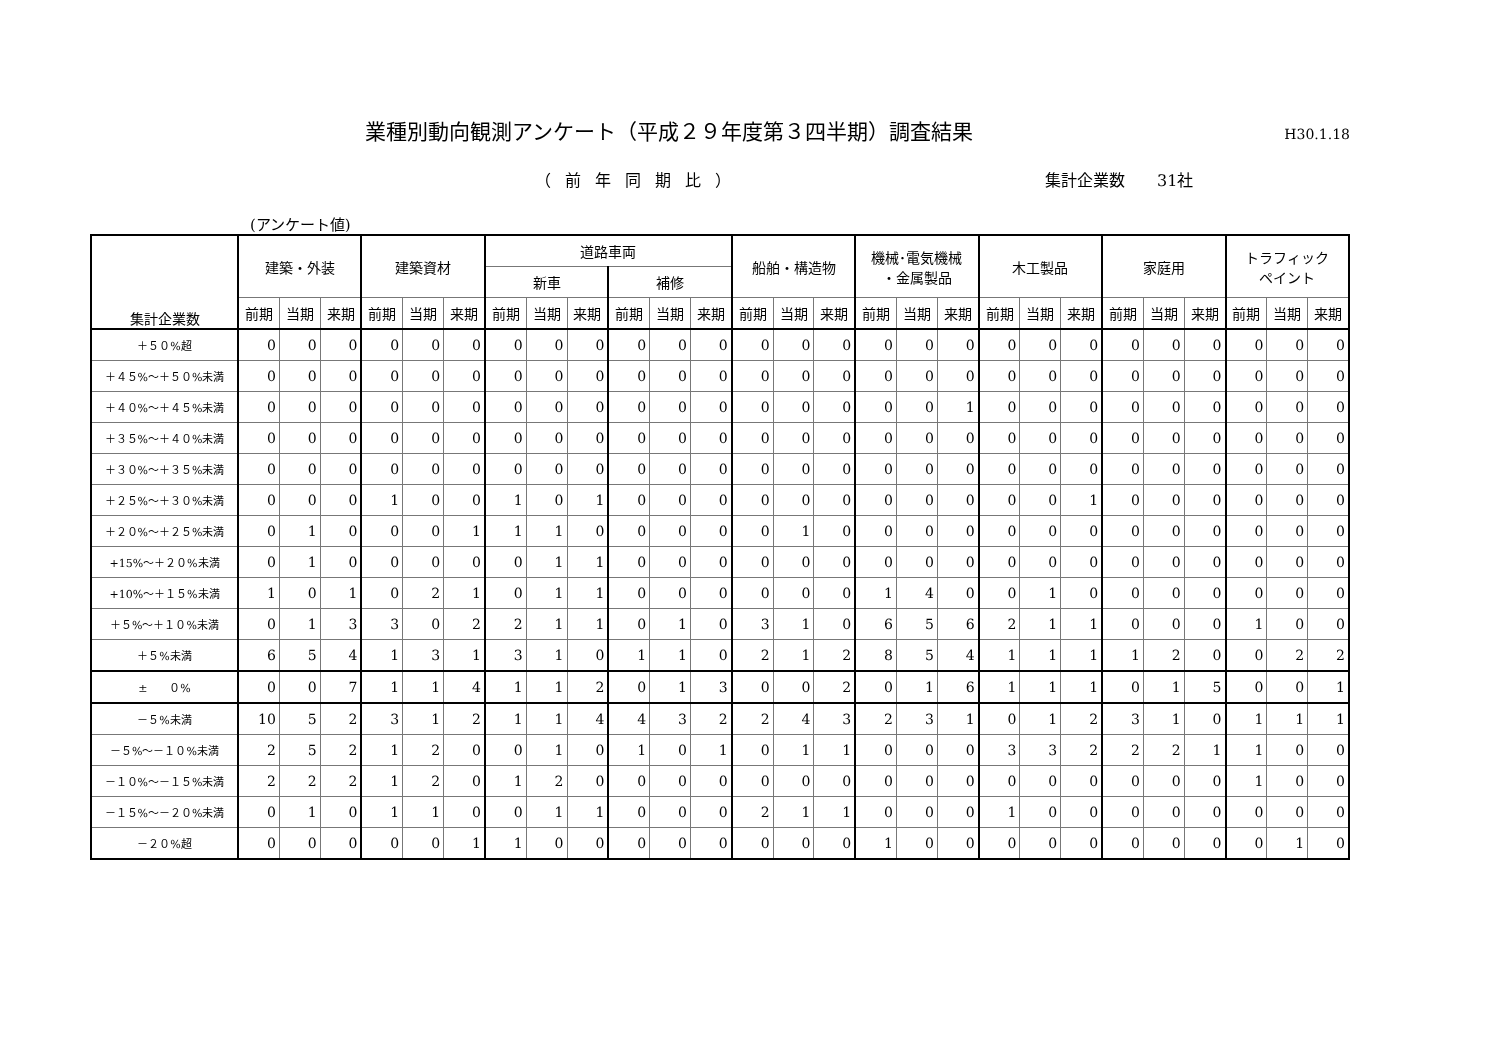業種別動向観測アンケート（平成２９年度第３四半期）調査結果
H30.1.18
（前年同期比） 集計企業数　　31社
(アンケート値)
| 集計企業数 | 建築・外装 | | | 建築資材 | | | 道路車両 | | | | | | 船舶・構造物 | | | 機械･電気機械 ・金属製品 | | | 木工製品 | | | 家庭用 | | | トラフィック ペイント | | |
| --- | --- | --- | --- | --- | --- | --- | --- | --- | --- | --- | --- | --- | --- | --- | --- | --- | --- | --- | --- | --- | --- | --- | --- | --- | --- | --- | --- |
| | | | | | | | 新車 | | | 補修 | | | | | | | | | | | | | | | | | |
| | 前期 | 当期 | 来期 | 前期 | 当期 | 来期 | 前期 | 当期 | 来期 | 前期 | 当期 | 来期 | 前期 | 当期 | 来期 | 前期 | 当期 | 来期 | 前期 | 当期 | 来期 | 前期 | 当期 | 来期 | 前期 | 当期 | 来期 |
| ＋５０%超 | 0 | 0 | 0 | 0 | 0 | 0 | 0 | 0 | 0 | 0 | 0 | 0 | 0 | 0 | 0 | 0 | 0 | 0 | 0 | 0 | 0 | 0 | 0 | 0 | 0 | 0 | 0 |
| ＋４５%～＋５０%未満 | 0 | 0 | 0 | 0 | 0 | 0 | 0 | 0 | 0 | 0 | 0 | 0 | 0 | 0 | 0 | 0 | 0 | 0 | 0 | 0 | 0 | 0 | 0 | 0 | 0 | 0 | 0 |
| ＋４０%～＋４５%未満 | 0 | 0 | 0 | 0 | 0 | 0 | 0 | 0 | 0 | 0 | 0 | 0 | 0 | 0 | 0 | 0 | 0 | 1 | 0 | 0 | 0 | 0 | 0 | 0 | 0 | 0 | 0 |
| ＋３５%～＋４０%未満 | 0 | 0 | 0 | 0 | 0 | 0 | 0 | 0 | 0 | 0 | 0 | 0 | 0 | 0 | 0 | 0 | 0 | 0 | 0 | 0 | 0 | 0 | 0 | 0 | 0 | 0 | 0 |
| ＋３０%～＋３５%未満 | 0 | 0 | 0 | 0 | 0 | 0 | 0 | 0 | 0 | 0 | 0 | 0 | 0 | 0 | 0 | 0 | 0 | 0 | 0 | 0 | 0 | 0 | 0 | 0 | 0 | 0 | 0 |
| ＋２５%～＋３０%未満 | 0 | 0 | 0 | 1 | 0 | 0 | 1 | 0 | 1 | 0 | 0 | 0 | 0 | 0 | 0 | 0 | 0 | 0 | 0 | 0 | 1 | 0 | 0 | 0 | 0 | 0 | 0 |
| ＋２０%～＋２５%未満 | 0 | 1 | 0 | 0 | 0 | 1 | 1 | 1 | 0 | 0 | 0 | 0 | 0 | 1 | 0 | 0 | 0 | 0 | 0 | 0 | 0 | 0 | 0 | 0 | 0 | 0 | 0 |
| +15%～＋２０%未満 | 0 | 1 | 0 | 0 | 0 | 0 | 0 | 1 | 1 | 0 | 0 | 0 | 0 | 0 | 0 | 0 | 0 | 0 | 0 | 0 | 0 | 0 | 0 | 0 | 0 | 0 | 0 |
| +10%～＋１５%未満 | 1 | 0 | 1 | 0 | 2 | 1 | 0 | 1 | 1 | 0 | 0 | 0 | 0 | 0 | 0 | 1 | 4 | 0 | 0 | 1 | 0 | 0 | 0 | 0 | 0 | 0 | 0 |
| ＋５%～＋１０%未満 | 0 | 1 | 3 | 3 | 0 | 2 | 2 | 1 | 1 | 0 | 1 | 0 | 3 | 1 | 0 | 6 | 5 | 6 | 2 | 1 | 1 | 0 | 0 | 0 | 1 | 0 | 0 |
| ＋５%未満 | 6 | 5 | 4 | 1 | 3 | 1 | 3 | 1 | 0 | 1 | 1 | 0 | 2 | 1 | 2 | 8 | 5 | 4 | 1 | 1 | 1 | 1 | 2 | 0 | 0 | 2 | 2 |
| ± ０% | 0 | 0 | 7 | 1 | 1 | 4 | 1 | 1 | 2 | 0 | 1 | 3 | 0 | 0 | 2 | 0 | 1 | 6 | 1 | 1 | 1 | 0 | 1 | 5 | 0 | 0 | 1 |
| －５%未満 | 10 | 5 | 2 | 3 | 1 | 2 | 1 | 1 | 4 | 4 | 3 | 2 | 2 | 4 | 3 | 2 | 3 | 1 | 0 | 1 | 2 | 3 | 1 | 0 | 1 | 1 | 1 |
| －５%～－１０%未満 | 2 | 5 | 2 | 1 | 2 | 0 | 0 | 1 | 0 | 1 | 0 | 1 | 0 | 1 | 1 | 0 | 0 | 0 | 3 | 3 | 2 | 2 | 2 | 1 | 1 | 0 | 0 |
| －１０%～－１５%未満 | 2 | 2 | 2 | 1 | 2 | 0 | 1 | 2 | 0 | 0 | 0 | 0 | 0 | 0 | 0 | 0 | 0 | 0 | 0 | 0 | 0 | 0 | 0 | 0 | 1 | 0 | 0 |
| －１５%～－２０%未満 | 0 | 1 | 0 | 1 | 1 | 0 | 0 | 1 | 1 | 0 | 0 | 0 | 2 | 1 | 1 | 0 | 0 | 0 | 1 | 0 | 0 | 0 | 0 | 0 | 0 | 0 | 0 |
| －２０%超 | 0 | 0 | 0 | 0 | 0 | 1 | 1 | 0 | 0 | 0 | 0 | 0 | 0 | 0 | 0 | 1 | 0 | 0 | 0 | 0 | 0 | 0 | 0 | 0 | 0 | 1 | 0 |